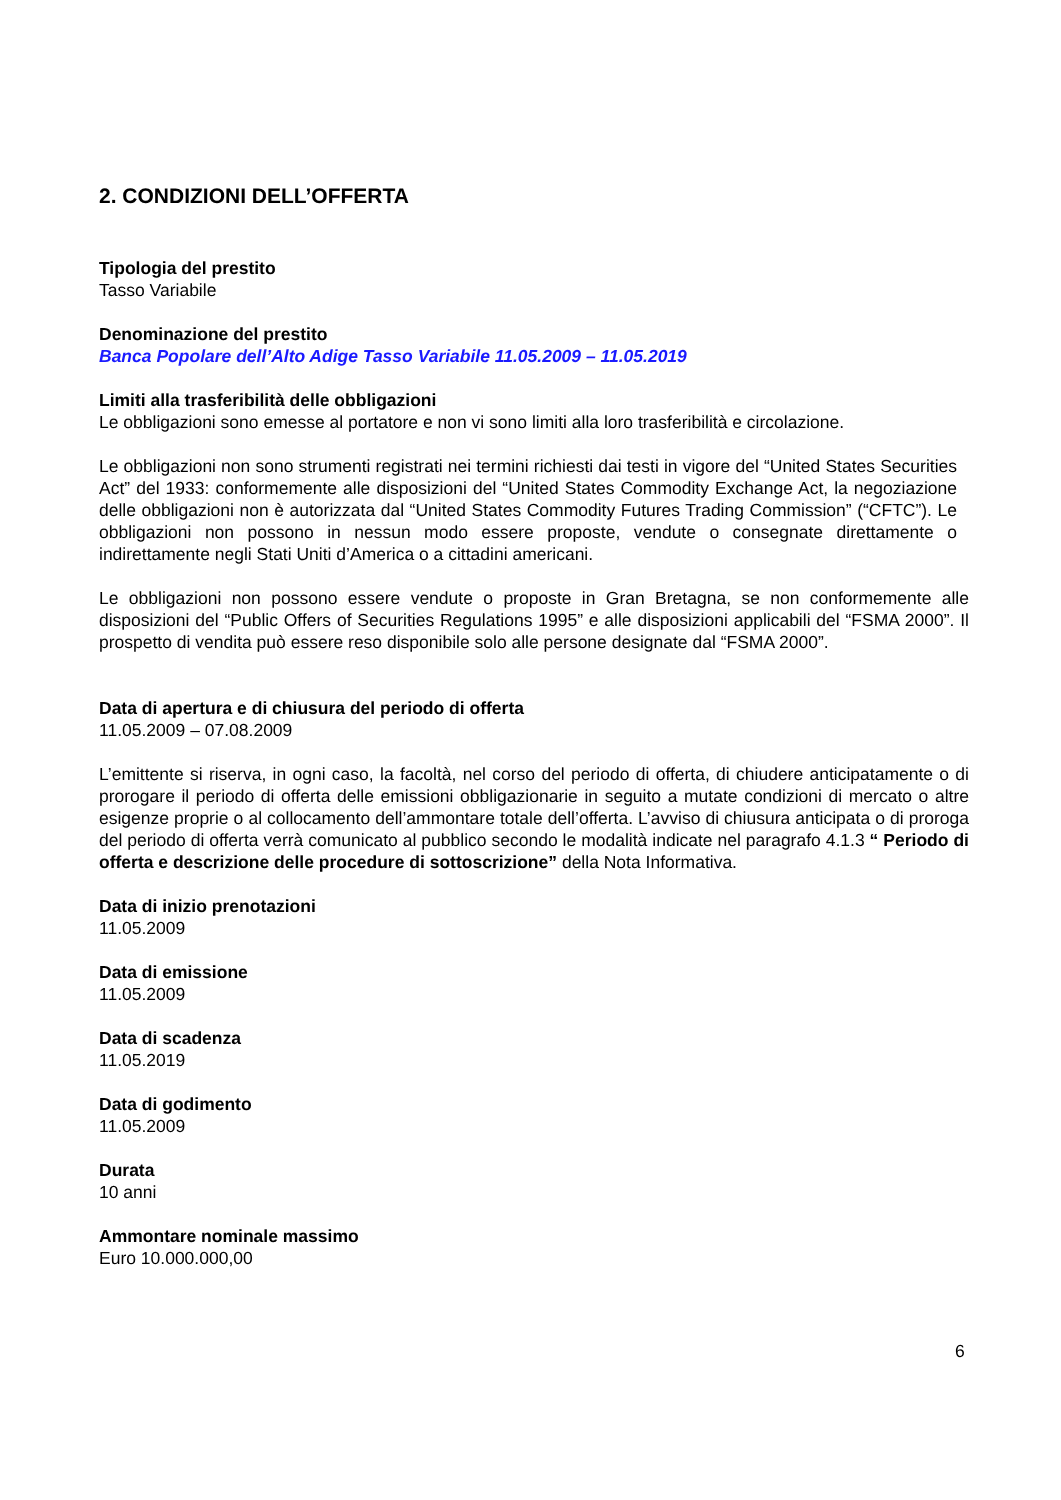2. CONDIZIONI DELL’OFFERTA
Tipologia del prestito
Tasso Variabile
Denominazione del prestito
Banca Popolare dell’Alto Adige Tasso Variabile 11.05.2009 – 11.05.2019
Limiti alla trasferibilità delle obbligazioni
Le obbligazioni sono emesse al portatore e non vi sono limiti alla loro trasferibilità e circolazione.
Le obbligazioni non sono strumenti registrati nei termini richiesti dai testi in vigore del “United States Securities Act” del 1933: conformemente alle disposizioni del “United States Commodity Exchange Act, la negoziazione delle obbligazioni non è autorizzata dal “United States Commodity Futures Trading Commission” (“CFTC”). Le obbligazioni non possono in nessun modo essere proposte, vendute o consegnate direttamente o indirettamente negli Stati Uniti d’America o a cittadini americani.
Le obbligazioni non possono essere vendute o proposte in Gran Bretagna, se non conformemente alle disposizioni del “Public Offers of Securities Regulations 1995” e alle disposizioni applicabili del “FSMA 2000”. Il prospetto di vendita può essere reso disponibile solo alle persone designate dal “FSMA 2000”.
Data di apertura e di chiusura del periodo di offerta
11.05.2009 – 07.08.2009
L’emittente si riserva, in ogni caso, la facoltà, nel corso del periodo di offerta, di chiudere anticipatamente o di prorogare il periodo di offerta delle emissioni obbligazionarie in seguito a mutate condizioni di mercato o altre esigenze proprie o al collocamento dell’ammontare totale dell’offerta. L’avviso di chiusura anticipata o di proroga del periodo di offerta verrà comunicato al pubblico secondo le modalità indicate nel paragrafo 4.1.3 “ Periodo di offerta e descrizione delle procedure di sottoscrizione” della Nota Informativa.
Data di inizio prenotazioni
11.05.2009
Data di emissione
11.05.2009
Data di scadenza
11.05.2019
Data di godimento
11.05.2009
Durata
10 anni
Ammontare nominale massimo
Euro 10.000.000,00
6